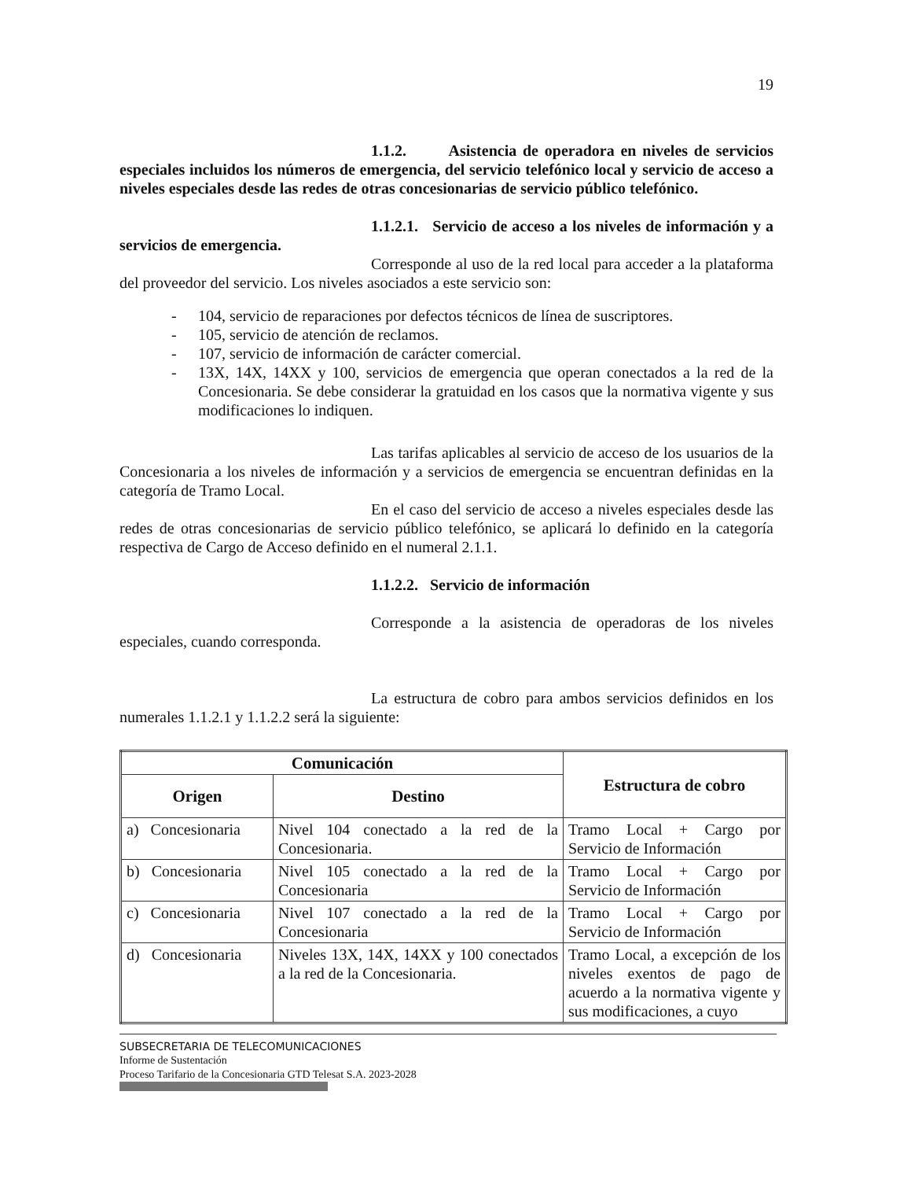19
1.1.2. Asistencia de operadora en niveles de servicios especiales incluidos los números de emergencia, del servicio telefónico local y servicio de acceso a niveles especiales desde las redes de otras concesionarias de servicio público telefónico.
1.1.2.1. Servicio de acceso a los niveles de información y a servicios de emergencia.
Corresponde al uso de la red local para acceder a la plataforma del proveedor del servicio. Los niveles asociados a este servicio son:
- 104, servicio de reparaciones por defectos técnicos de línea de suscriptores.
- 105, servicio de atención de reclamos.
- 107, servicio de información de carácter comercial.
- 13X, 14X, 14XX y 100, servicios de emergencia que operan conectados a la red de la Concesionaria. Se debe considerar la gratuidad en los casos que la normativa vigente y sus modificaciones lo indiquen.
Las tarifas aplicables al servicio de acceso de los usuarios de la Concesionaria a los niveles de información y a servicios de emergencia se encuentran definidas en la categoría de Tramo Local.
En el caso del servicio de acceso a niveles especiales desde las redes de otras concesionarias de servicio público telefónico, se aplicará lo definido en la categoría respectiva de Cargo de Acceso definido en el numeral 2.1.1.
1.1.2.2. Servicio de información
Corresponde a la asistencia de operadoras de los niveles especiales, cuando corresponda.
La estructura de cobro para ambos servicios definidos en los numerales 1.1.2.1 y 1.1.2.2 será la siguiente:
| Comunicación | | Estructura de cobro |
| --- | --- | --- |
| Origen | Destino | |
| a) Concesionaria | Nivel 104 conectado a la red de la Concesionaria. | Tramo Local + Cargo por Servicio de Información |
| b) Concesionaria | Nivel 105 conectado a la red de la Concesionaria | Tramo Local + Cargo por Servicio de Información |
| c) Concesionaria | Nivel 107 conectado a la red de la Concesionaria | Tramo Local + Cargo por Servicio de Información |
| d) Concesionaria | Niveles 13X, 14X, 14XX y 100 conectados a la red de la Concesionaria. | Tramo Local, a excepción de los niveles exentos de pago de acuerdo a la normativa vigente y sus modificaciones, a cuyo |
SUBSECRETARIA DE TELECOMUNICACIONES
Informe de Sustentación
Proceso Tarifario de la Concesionaria GTD Telesat S.A. 2023-2028